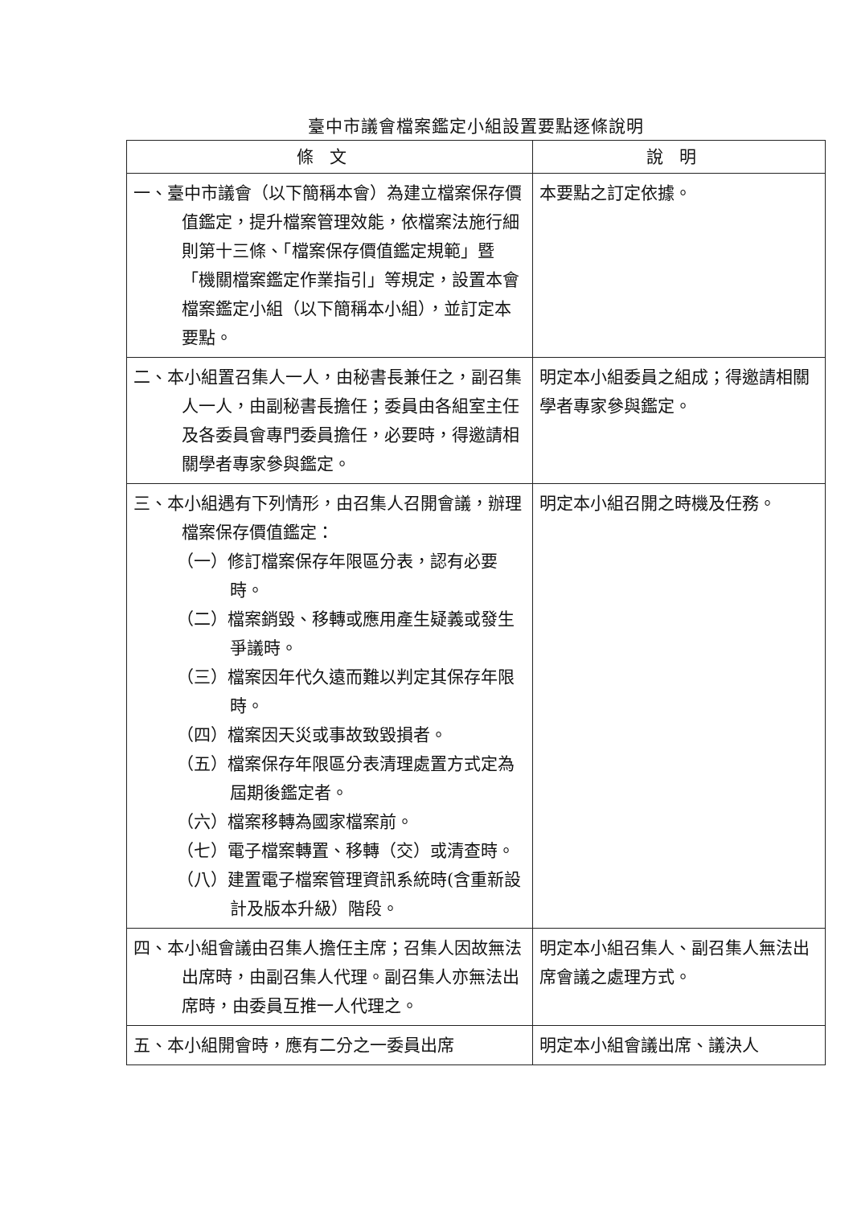臺中市議會檔案鑑定小組設置要點逐條說明
| 條文 | 說明 |
| --- | --- |
| 一、臺中市議會（以下簡稱本會）為建立檔案保存價值鑑定，提升檔案管理效能，依檔案法施行細則第十三條、「檔案保存價值鑑定規範」暨「機關檔案鑑定作業指引」等規定，設置本會檔案鑑定小組（以下簡稱本小組），並訂定本要點。 | 本要點之訂定依據。 |
| 二、本小組置召集人一人，由秘書長兼任之，副召集人一人，由副秘書長擔任；委員由各組室主任及各委員會專門委員擔任，必要時，得邀請相關學者專家參與鑑定。 | 明定本小組委員之組成；得邀請相關學者專家參與鑑定。 |
| 三、本小組遇有下列情形，由召集人召開會議，辦理檔案保存價值鑑定： （一）修訂檔案保存年限區分表，認有必要時。 （二）檔案銷毀、移轉或應用產生疑義或發生爭議時。 （三）檔案因年代久遠而難以判定其保存年限時。 （四）檔案因天災或事故致毀損者。 （五）檔案保存年限區分表清理處置方式定為屆期後鑑定者。 （六）檔案移轉為國家檔案前。 （七）電子檔案轉置、移轉（交）或清查時。 （八）建置電子檔案管理資訊系統時(含重新設計及版本升級）階段。 | 明定本小組召開之時機及任務。 |
| 四、本小組會議由召集人擔任主席；召集人因故無法出席時，由副召集人代理。副召集人亦無法出席時，由委員互推一人代理之。 | 明定本小組召集人、副召集人無法出席會議之處理方式。 |
| 五、本小組開會時，應有二分之一委員出席 | 明定本小組會議出席、議決人 |